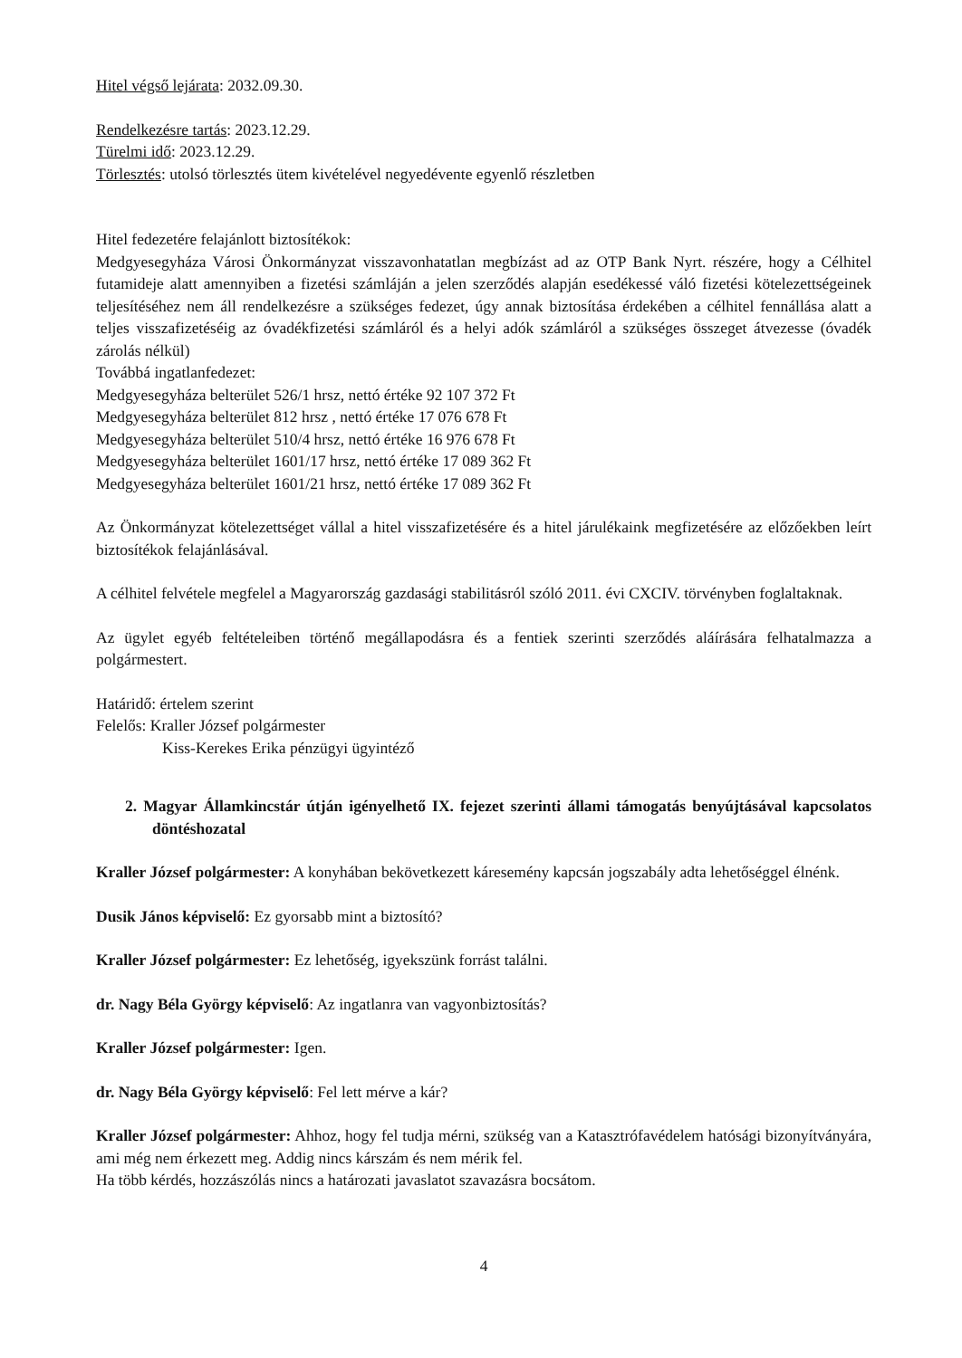Hitel végső lejárata: 2032.09.30.
Rendelkezésre tartás: 2023.12.29.
Türelmi idő: 2023.12.29.
Törlesztés: utolsó törlesztés ütem kivételével negyedévente egyenlő részletben
Hitel fedezetére felajánlott biztosítékok:
Medgyesegyháza Városi Önkormányzat visszavonhatatlan megbízást ad az OTP Bank Nyrt. részére, hogy a Célhitel futamideje alatt amennyiben a fizetési számláján a jelen szerződés alapján esedékessé váló fizetési kötelezettségeinek teljesítéséhez nem áll rendelkezésre a szükséges fedezet, úgy annak biztosítása érdekében a célhitel fennállása alatt a teljes visszafizetéséig az óvadékfizetési számláról és a helyi adók számláról a szükséges összeget átvezesse (óvadék zárolás nélkül)
Továbbá ingatlanfedezet:
Medgyesegyháza belterület 526/1 hrsz, nettó értéke 92 107 372 Ft
Medgyesegyháza belterület 812 hrsz , nettó értéke 17 076 678 Ft
Medgyesegyháza belterület 510/4 hrsz, nettó értéke 16 976 678 Ft
Medgyesegyháza belterület 1601/17 hrsz, nettó értéke 17 089 362 Ft
Medgyesegyháza belterület 1601/21 hrsz, nettó értéke 17 089 362 Ft
Az Önkormányzat kötelezettséget vállal a hitel visszafizetésére és a hitel járulékaink megfizetésére az előzőekben leírt biztosítékok felajánlásával.
A célhitel felvétele megfelel a Magyarország gazdasági stabilitásról szóló 2011. évi CXCIV. törvényben foglaltaknak.
Az ügylet egyéb feltételeiben történő megállapodásra és a fentiek szerinti szerződés aláírására felhatalmazza a polgármestert.
Határidő: értelem szerint
Felelős: Kraller József polgármester
Kiss-Kerekes Erika pénzügyi ügyintéző
2. Magyar Államkincstár útján igényelhető IX. fejezet szerinti állami támogatás benyújtásával kapcsolatos döntéshozatal
Kraller József polgármester: A konyhában bekövetkezett káresemény kapcsán jogszabály adta lehetőséggel élnénk.
Dusik János képviselő: Ez gyorsabb mint a biztosító?
Kraller József polgármester: Ez lehetőség, igyekszünk forrást találni.
dr. Nagy Béla György képviselő: Az ingatlanra van vagyonbiztosítás?
Kraller József polgármester: Igen.
dr. Nagy Béla György képviselő: Fel lett mérve a kár?
Kraller József polgármester: Ahhoz, hogy fel tudja mérni, szükség van a Katasztrófavédelem hatósági bizonyítványára, ami még nem érkezett meg. Addig nincs kárszám és nem mérik fel.
Ha több kérdés, hozzászólás nincs a határozati javaslatot szavazásra bocsátom.
4